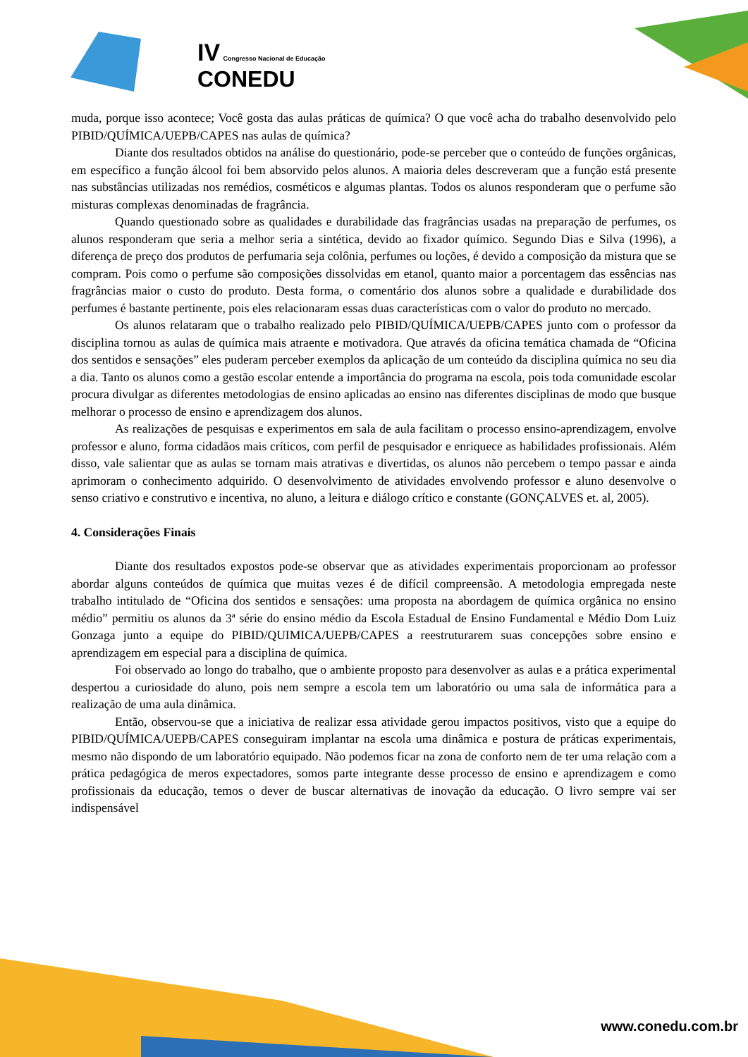IV Congresso Nacional de Educação
CONEDU
muda, porque isso acontece; Você gosta das aulas práticas de química? O que você acha do trabalho desenvolvido pelo PIBID/QUÍMICA/UEPB/CAPES nas aulas de química?
Diante dos resultados obtidos na análise do questionário, pode-se perceber que o conteúdo de funções orgânicas, em específico a função álcool foi bem absorvido pelos alunos. A maioria deles descreveram que a função está presente nas substâncias utilizadas nos remédios, cosméticos e algumas plantas. Todos os alunos responderam que o perfume são misturas complexas denominadas de fragrância.
Quando questionado sobre as qualidades e durabilidade das fragrâncias usadas na preparação de perfumes, os alunos responderam que seria a melhor seria a sintética, devido ao fixador químico. Segundo Dias e Silva (1996), a diferença de preço dos produtos de perfumaria seja colônia, perfumes ou loções, é devido a composição da mistura que se compram. Pois como o perfume são composições dissolvidas em etanol, quanto maior a porcentagem das essências nas fragrâncias maior o custo do produto. Desta forma, o comentário dos alunos sobre a qualidade e durabilidade dos perfumes é bastante pertinente, pois eles relacionaram essas duas características com o valor do produto no mercado.
Os alunos relataram que o trabalho realizado pelo PIBID/QUÍMICA/UEPB/CAPES junto com o professor da disciplina tornou as aulas de química mais atraente e motivadora. Que através da oficina temática chamada de “Oficina dos sentidos e sensações” eles puderam perceber exemplos da aplicação de um conteúdo da disciplina química no seu dia a dia. Tanto os alunos como a gestão escolar entende a importância do programa na escola, pois toda comunidade escolar procura divulgar as diferentes metodologias de ensino aplicadas ao ensino nas diferentes disciplinas de modo que busque melhorar o processo de ensino e aprendizagem dos alunos.
As realizações de pesquisas e experimentos em sala de aula facilitam o processo ensino-aprendizagem, envolve professor e aluno, forma cidadãos mais críticos, com perfil de pesquisador e enriquece as habilidades profissionais. Além disso, vale salientar que as aulas se tornam mais atrativas e divertidas, os alunos não percebem o tempo passar e ainda aprimoram o conhecimento adquirido. O desenvolvimento de atividades envolvendo professor e aluno desenvolve o senso criativo e construtivo e incentiva, no aluno, a leitura e diálogo crítico e constante (GONÇALVES et. al, 2005).
4. Considerações Finais
Diante dos resultados expostos pode-se observar que as atividades experimentais proporcionam ao professor abordar alguns conteúdos de química que muitas vezes é de difícil compreensão. A metodologia empregada neste trabalho intitulado de “Oficina dos sentidos e sensações: uma proposta na abordagem de química orgânica no ensino médio” permitiu os alunos da 3ª série do ensino médio da Escola Estadual de Ensino Fundamental e Médio Dom Luiz Gonzaga junto a equipe do PIBID/QUIMICA/UEPB/CAPES a reestruturarem suas concepções sobre ensino e aprendizagem em especial para a disciplina de química.
Foi observado ao longo do trabalho, que o ambiente proposto para desenvolver as aulas e a prática experimental despertou a curiosidade do aluno, pois nem sempre a escola tem um laboratório ou uma sala de informática para a realização de uma aula dinâmica.
Então, observou-se que a iniciativa de realizar essa atividade gerou impactos positivos, visto que a equipe do PIBID/QUÍMICA/UEPB/CAPES conseguiram implantar na escola uma dinâmica e postura de práticas experimentais, mesmo não dispondo de um laboratório equipado. Não podemos ficar na zona de conforto nem de ter uma relação com a prática pedagógica de meros expectadores, somos parte integrante desse processo de ensino e aprendizagem e como profissionais da educação, temos o dever de buscar alternativas de inovação da educação. O livro sempre vai ser indispensável
www.conedu.com.br